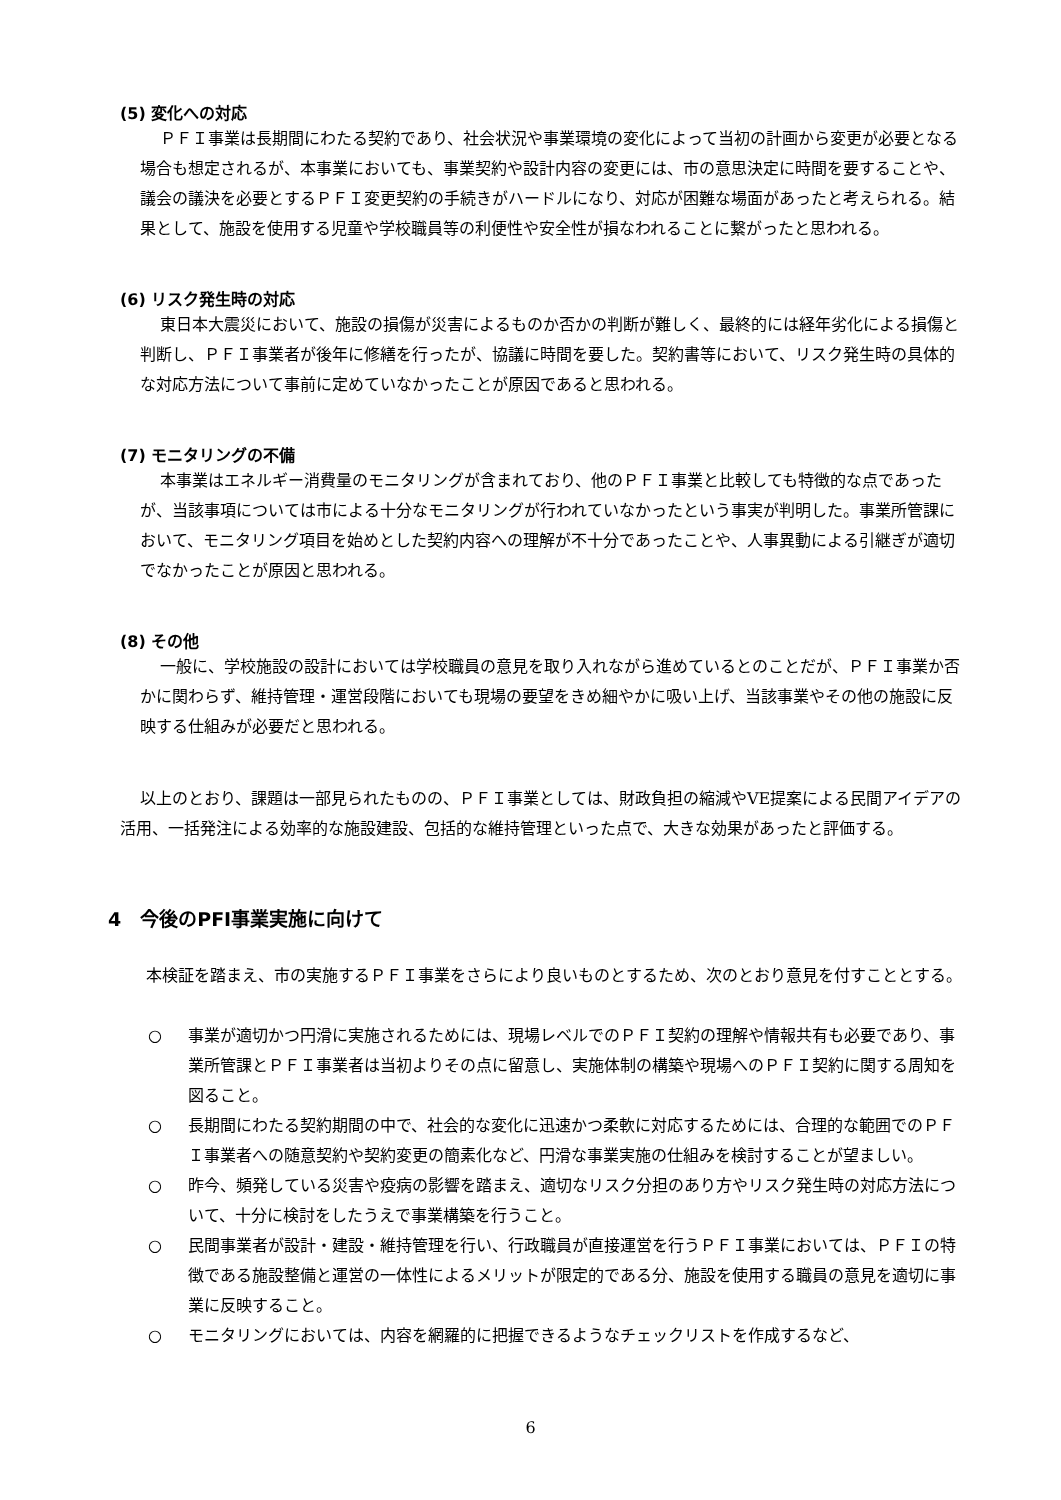(5) 変化への対応
ＰＦＩ事業は長期間にわたる契約であり、社会状況や事業環境の変化によって当初の計画から変更が必要となる場合も想定されるが、本事業においても、事業契約や設計内容の変更には、市の意思決定に時間を要することや、議会の議決を必要とするＰＦＩ変更契約の手続きがハードルになり、対応が困難な場面があったと考えられる。結果として、施設を使用する児童や学校職員等の利便性や安全性が損なわれることに繋がったと思われる。
(6) リスク発生時の対応
東日本大震災において、施設の損傷が災害によるものか否かの判断が難しく、最終的には経年劣化による損傷と判断し、ＰＦＩ事業者が後年に修繕を行ったが、協議に時間を要した。契約書等において、リスク発生時の具体的な対応方法について事前に定めていなかったことが原因であると思われる。
(7) モニタリングの不備
本事業はエネルギー消費量のモニタリングが含まれており、他のＰＦＩ事業と比較しても特徴的な点であったが、当該事項については市による十分なモニタリングが行われていなかったという事実が判明した。事業所管課において、モニタリング項目を始めとした契約内容への理解が不十分であったことや、人事異動による引継ぎが適切でなかったことが原因と思われる。
(8) その他
一般に、学校施設の設計においては学校職員の意見を取り入れながら進めているとのことだが、ＰＦＩ事業か否かに関わらず、維持管理・運営段階においても現場の要望をきめ細やかに吸い上げ、当該事業やその他の施設に反映する仕組みが必要だと思われる。
以上のとおり、課題は一部見られたものの、ＰＦＩ事業としては、財政負担の縮減やVE提案による民間アイデアの活用、一括発注による効率的な施設建設、包括的な維持管理といった点で、大きな効果があったと評価する。
4　今後のPFI事業実施に向けて
本検証を踏まえ、市の実施するＰＦＩ事業をさらにより良いものとするため、次のとおり意見を付すこととする。
○ 事業が適切かつ円滑に実施されるためには、現場レベルでのＰＦＩ契約の理解や情報共有も必要であり、事業所管課とＰＦＩ事業者は当初よりその点に留意し、実施体制の構築や現場へのＰＦＩ契約に関する周知を図ること。
○ 長期間にわたる契約期間の中で、社会的な変化に迅速かつ柔軟に対応するためには、合理的な範囲でのＰＦＩ事業者への随意契約や契約変更の簡素化など、円滑な事業実施の仕組みを検討することが望ましい。
○ 昨今、頻発している災害や疫病の影響を踏まえ、適切なリスク分担のあり方やリスク発生時の対応方法について、十分に検討をしたうえで事業構築を行うこと。
○ 民間事業者が設計・建設・維持管理を行い、行政職員が直接運営を行うＰＦＩ事業においては、ＰＦＩの特徴である施設整備と運営の一体性によるメリットが限定的である分、施設を使用する職員の意見を適切に事業に反映すること。
○ モニタリングにおいては、内容を網羅的に把握できるようなチェックリストを作成するなど、
6